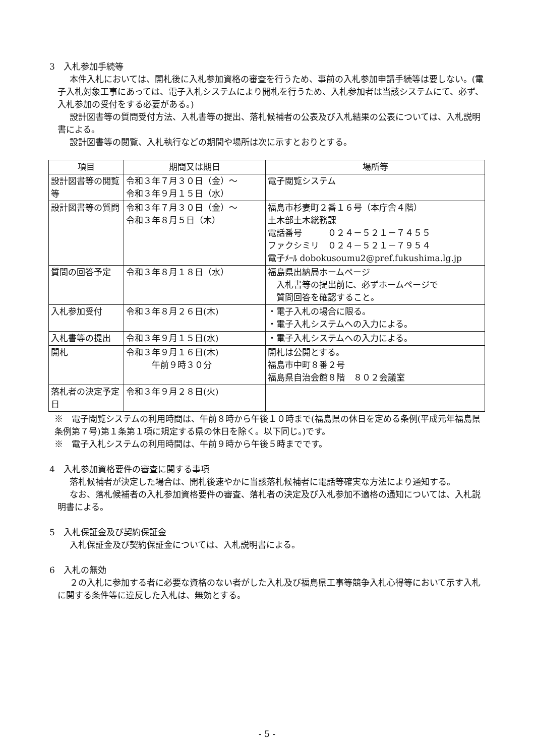3　入札参加手続等
本件入札においては、開札後に入札参加資格の審査を行うため、事前の入札参加申請手続等は要しない。(電子入札対象工事にあっては、電子入札システムにより開札を行うため、入札参加者は当該システムにて、必ず、入札参加の受付をする必要がある。)
設計図書等の質問受付方法、入札書等の提出、落札候補者の公表及び入札結果の公表については、入札説明書による。
設計図書等の閲覧、入札執行などの期間や場所は次に示すとおりとする。
| 項目 | 期間又は期日 | 場所等 |
| --- | --- | --- |
| 設計図書等の閲覧等 | 令和３年７月３０日（金）～ 令和３年９月１５日（水） | 電子閲覧システム |
| 設計図書等の質問 | 令和３年７月３０日（金）～ 令和３年８月５日（木） | 福島市杉妻町２番１６号（本庁舎４階） 土木部土木総務課 電話番号 ０２４－５２１－７４５５ ファクシミリ ０２４－５２１－７９５４ 電子ﾒｰﾙ dobokusoumu2@pref.fukushima.lg.jp |
| 質問の回答予定 | 令和３年８月１８日（水） | 福島県出納局ホームページ 入札書等の提出前に、必ずホームページで 質問回答を確認すること。 |
| 入札参加受付 | 令和３年８月２６日(木) | ・電子入札の場合に限る。 ・電子入札システムへの入力による。 |
| 入札書等の提出 | 令和３年９月１５日(水) | ・電子入札システムへの入力による。 |
| 開札 | 令和３年９月１６日(木) 午前９時３０分 | 開札は公開とする。 福島市中町８番２号 福島県自治会館８階 ８０２会議室 |
| 落札者の決定予定日 | 令和３年９月２８日(火) | |
※　電子閲覧システムの利用時間は、午前８時から午後１０時まで(福島県の休日を定める条例(平成元年福島県条例第７号)第１条第１項に規定する県の休日を除く。以下同じ。)です。
※　電子入札システムの利用時間は、午前９時から午後５時までです。
4　入札参加資格要件の審査に関する事項
落札候補者が決定した場合は、開札後速やかに当該落札候補者に電話等確実な方法により通知する。
なお、落札候補者の入札参加資格要件の審査、落札者の決定及び入札参加不適格の通知については、入札説明書による。
5　入札保証金及び契約保証金
入札保証金及び契約保証金については、入札説明書による。
6　入札の無効
２の入札に参加する者に必要な資格のない者がした入札及び福島県工事等競争入札心得等において示す入札に関する条件等に違反した入札は、無効とする。
- 5 -